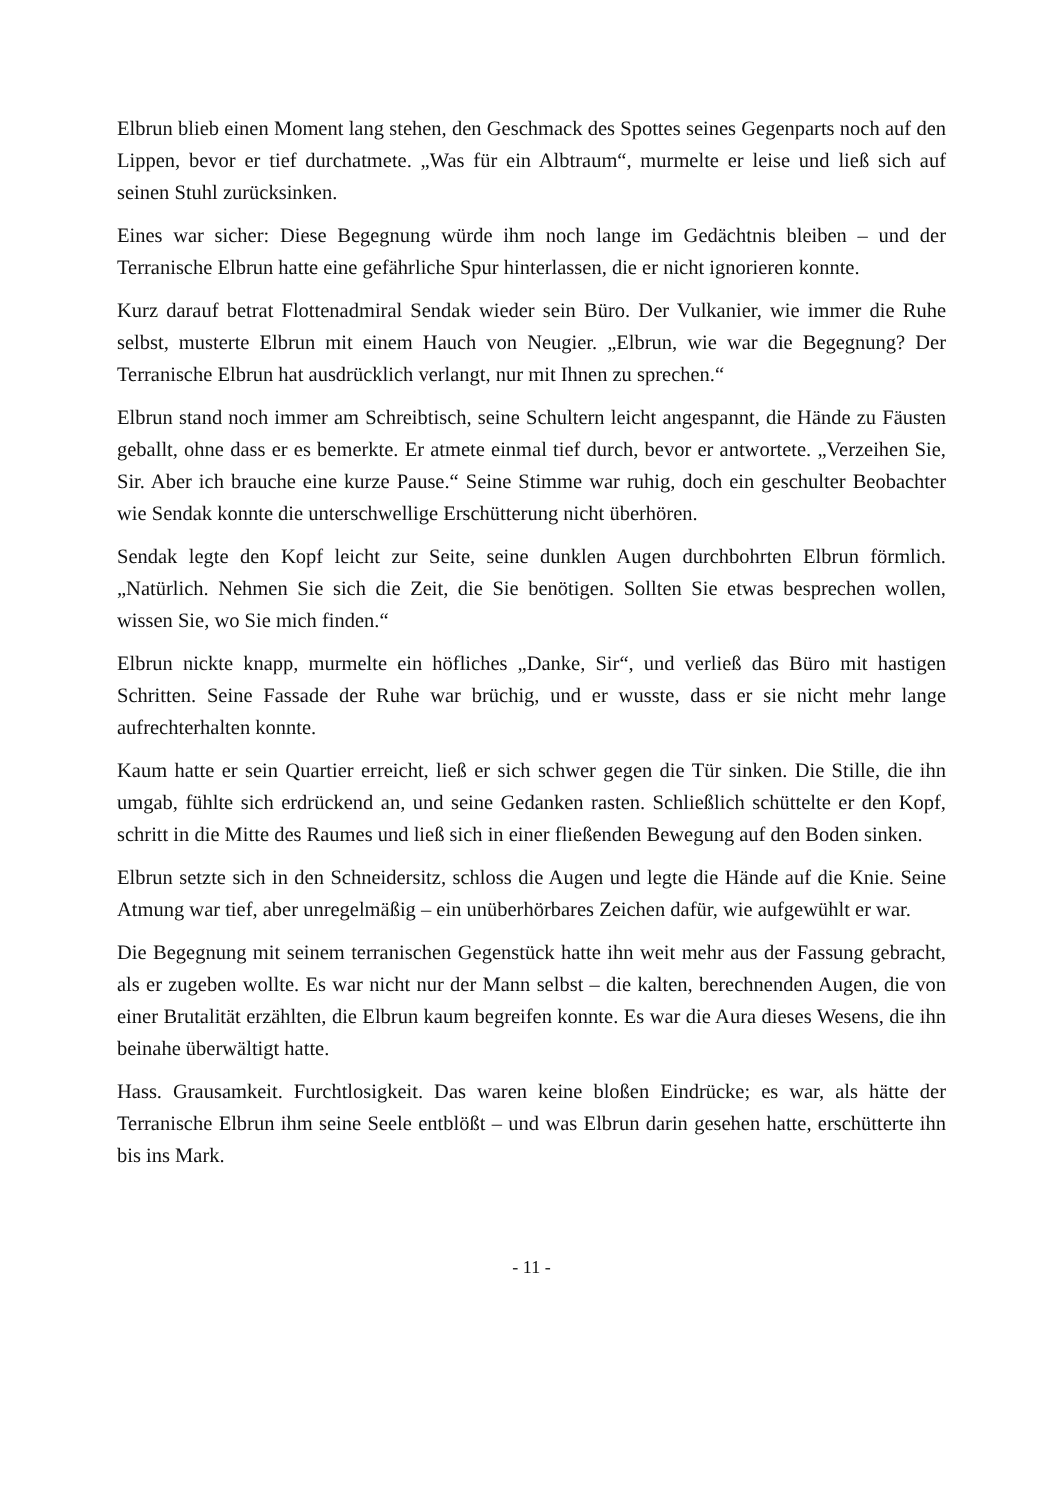Elbrun blieb einen Moment lang stehen, den Geschmack des Spottes seines Gegenparts noch auf den Lippen, bevor er tief durchatmete. „Was für ein Albtraum“, murmelte er leise und ließ sich auf seinen Stuhl zurücksinken.
Eines war sicher: Diese Begegnung würde ihm noch lange im Gedächtnis bleiben – und der Terranische Elbrun hatte eine gefährliche Spur hinterlassen, die er nicht ignorieren konnte.
Kurz darauf betrat Flottenadmiral Sendak wieder sein Büro. Der Vulkanier, wie immer die Ruhe selbst, musterte Elbrun mit einem Hauch von Neugier. „Elbrun, wie war die Begegnung? Der Terranische Elbrun hat ausdrücklich verlangt, nur mit Ihnen zu sprechen.“
Elbrun stand noch immer am Schreibtisch, seine Schultern leicht angespannt, die Hände zu Fäusten geballt, ohne dass er es bemerkte. Er atmete einmal tief durch, bevor er antwortete. „Verzeihen Sie, Sir. Aber ich brauche eine kurze Pause.“ Seine Stimme war ruhig, doch ein geschulter Beobachter wie Sendak konnte die unterschwellige Erschütterung nicht überhören.
Sendak legte den Kopf leicht zur Seite, seine dunklen Augen durchbohrten Elbrun förmlich. „Natürlich. Nehmen Sie sich die Zeit, die Sie benötigen. Sollten Sie etwas besprechen wollen, wissen Sie, wo Sie mich finden.“
Elbrun nickte knapp, murmelte ein höfliches „Danke, Sir“, und verließ das Büro mit hastigen Schritten. Seine Fassade der Ruhe war brüchig, und er wusste, dass er sie nicht mehr lange aufrechterhalten konnte.
Kaum hatte er sein Quartier erreicht, ließ er sich schwer gegen die Tür sinken. Die Stille, die ihn umgab, fühlte sich erdrückend an, und seine Gedanken rasten. Schließlich schüttelte er den Kopf, schritt in die Mitte des Raumes und ließ sich in einer fließenden Bewegung auf den Boden sinken.
Elbrun setzte sich in den Schneidersitz, schloss die Augen und legte die Hände auf die Knie. Seine Atmung war tief, aber unregelmäßig – ein unüberhörbares Zeichen dafür, wie aufgewühlt er war.
Die Begegnung mit seinem terranischen Gegenstück hatte ihn weit mehr aus der Fassung gebracht, als er zugeben wollte. Es war nicht nur der Mann selbst – die kalten, berechnenden Augen, die von einer Brutalität erzählten, die Elbrun kaum begreifen konnte. Es war die Aura dieses Wesens, die ihn beinahe überwältigt hatte.
Hass. Grausamkeit. Furchtlosigkeit. Das waren keine bloßen Eindrücke; es war, als hätte der Terranische Elbrun ihm seine Seele entblößt – und was Elbrun darin gesehen hatte, erschütterte ihn bis ins Mark.
- 11 -